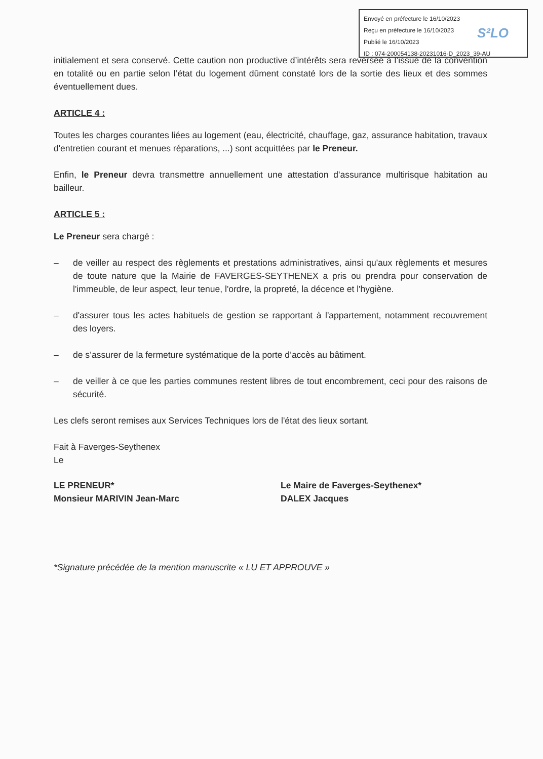Envoyé en préfecture le 16/10/2023
Reçu en préfecture le 16/10/2023
Publié le 16/10/2023
ID : 074-200054138-20231016-D_2023_39-AU
S²LO
initialement et sera conservé. Cette caution non productive d’intérêts sera reversée à l’issue de la convention en totalité ou en partie selon l’état du logement dûment constaté lors de la sortie des lieux et des sommes éventuellement dues.
ARTICLE 4 :
Toutes les charges courantes liées au logement (eau, électricité, chauffage, gaz, assurance habitation, travaux d'entretien courant et menues réparations, ...) sont acquittées par le Preneur.
Enfin, le Preneur devra transmettre annuellement une attestation d'assurance multirisque habitation au bailleur.
ARTICLE 5 :
Le Preneur sera chargé :
– de veiller au respect des règlements et prestations administratives, ainsi qu'aux règlements et mesures de toute nature que la Mairie de FAVERGES-SEYTHENEX a pris ou prendra pour conservation de l'immeuble, de leur aspect, leur tenue, l'ordre, la propreté, la décence et l'hygiène.
– d'assurer tous les actes habituels de gestion se rapportant à l'appartement, notamment recouvrement des loyers.
– de s’assurer de la fermeture systématique de la porte d’accès au bâtiment.
– de veiller à ce que les parties communes restent libres de tout encombrement, ceci pour des raisons de sécurité.
Les clefs seront remises aux Services Techniques lors de l'état des lieux sortant.
Fait à Faverges-Seythenex
Le
LE PRENEUR*
Monsieur MARIVIN Jean-Marc
Le Maire de Faverges-Seythenex*
DALEX Jacques
*Signature précédée de la mention manuscrite « LU ET APPROUVE »